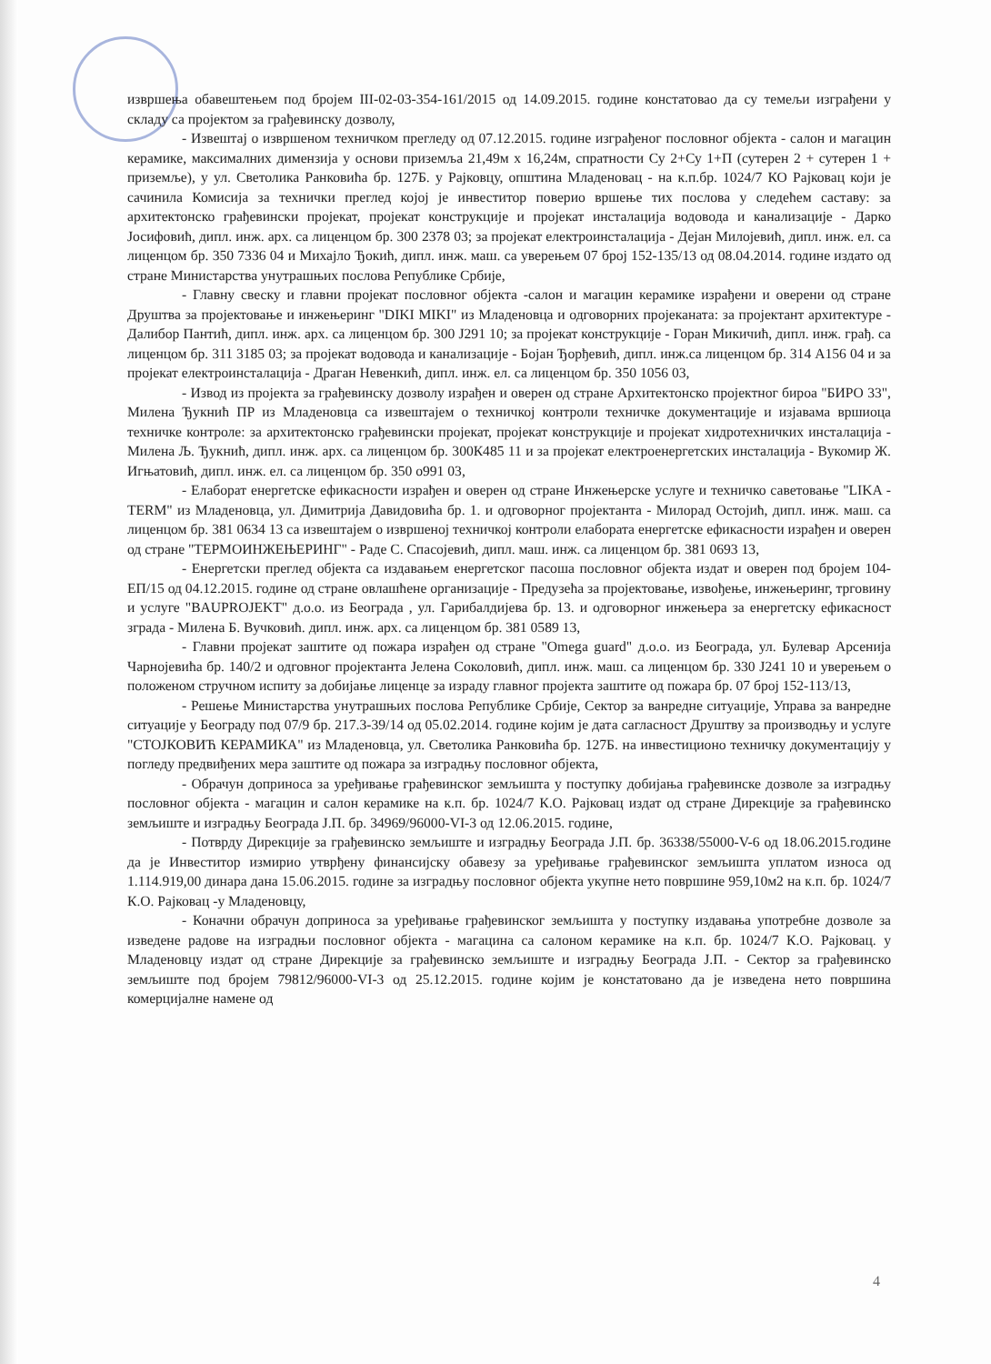извршења обавештењем под бројем III-02-03-354-161/2015 од 14.09.2015. године констатовао да су темељи изграђени у складу са пројектом за грађевинску дозволу,
- Извештај о извршеном техничком прегледу од 07.12.2015. године изграђеног пословног објекта - салон и магацин керамике, максималних димензија у основи приземља 21,49м х 16,24м, спратности Су 2+Су 1+П (сутерен 2 + сутерен 1 + приземље), у ул. Светолика Ранковића бр. 127Б. у Рајковцу, општина Младеновац - на к.п.бр. 1024/7 КО Рајковац који је сачинила Комисија за технички преглед којој је инвеститор поверио вршење тих послова у следећем саставу: за архитектонско грађевински пројекат, пројекат конструкције и пројекат инсталација водовода и канализације - Дарко Јосифовић, дипл. инж. арх. са лиценцом бр. 300 2378 03; за пројекат електроинсталација - Дејан Милојевић, дипл. инж. ел. са лиценцом бр. 350 7336 04 и Михајло Ђокић, дипл. инж. маш. са уверењем 07 број 152-135/13 од 08.04.2014. године издато од стране Министарства унутрашњих послова Републике Србије,
- Главну свеску и главни пројекат пословног објекта -салон и магацин керамике израђени и оверени од стране Друштва за пројектовање и инжењеринг "DIKI MIKI" из Младеновца и одговорних пројеканата: за пројектант архитектуре - Далибор Пантић, дипл. инж. арх. са лиценцом бр. 300 Ј291 10; за пројекат конструкције - Горан Микичић, дипл. инж. грађ. са лиценцом бр. 311 3185 03; за пројекат водовода и канализације - Бојан Ђорђевић, дипл. инж.са лиценцом бр. 314 А156 04 и за пројекат електроинсталација - Драган Невенкић, дипл. инж. ел. са лиценцом бр. 350 1056 03,
- Извод из пројекта за грађевинску дозволу израђен и оверен од стране Архитектонско пројектног бироа "БИРО 33", Милена Ђукнић ПР из Младеновца са извештајем о техничкој контроли техничке документације и изјавама вршиоца техничке контроле: за архитектонско грађевински пројекат, пројекат конструкције и пројекат хидротехничких инсталација - Милена Љ. Ђукнић, дипл. инж. арх. са лиценцом бр. 300К485 11 и за пројекат електроенергетских инсталација - Вукомир Ж. Игњатовић, дипл. инж. ел. са лиценцом бр. 350 о991 03,
- Елаборат енергетске ефикасности израђен и оверен од стране Инжењерске услуге и техничко саветовање "LIKA - TERM" из Младеновца, ул. Димитрија Давидовића бр. 1. и одговорног пројектанта - Милорад Остојић, дипл. инж. маш. са лиценцом бр. 381 0634 13 са извештајем о извршеној техничкој контроли елабората енергетске ефикасности израђен и оверен од стране "ТЕРМОИНЖЕЊЕРИНГ" - Раде С. Спасојевић, дипл. маш. инж. са лиценцом бр. 381 0693 13,
- Енергетски преглед објекта са издавањем енергетског пасоша пословног објекта издат и оверен под бројем 104-ЕП/15 од 04.12.2015. године од стране овлашћене организације - Предузећа за пројектовање, извођење, инжењеринг, трговину и услуге "BAUPROJEKT" д.о.о. из Београда , ул. Гарибалдијева бр. 13. и одговорног инжењера за енергетску ефикасност зграда - Милена Б. Вучковић. дипл. инж. арх. са лиценцом бр. 381 0589 13,
- Главни пројекат заштите од пожара израђен од стране "Omega guard" д.о.о. из Београда, ул. Булевар Арсенија Чарнојевића бр. 140/2 и одговног пројектанта Јелена Соколовић, дипл. инж. маш. са лиценцом бр. 330 Ј241 10 и уверењем о положеном стручном испиту за добијање лиценце за израду главног пројекта заштите од пожара бр. 07 број 152-113/13,
- Решење Министарства унутрашњих послова Републике Србије, Сектор за ванредне ситуације, Управа за ванредне ситуације у Београду под 07/9 бр. 217.3-39/14 од 05.02.2014. године којим је дата сагласност Друштву за производњу и услуге "СТОЈКОВИЋ КЕРАМИКА" из Младеновца, ул. Светолика Ранковића бр. 127Б. на инвестиционо техничку документацију у погледу предвиђених мера заштите од пожара за изградњу пословног објекта,
- Обрачун доприноса за уређивање грађевинског земљишта у поступку добијања грађевинске дозволе за изградњу пословног објекта - магацин и салон керамике на к.п. бр. 1024/7 К.О. Рајковац издат од стране Дирекције за грађевинско земљиште и изградњу Београда Ј.П. бр. 34969/96000-VI-3 од 12.06.2015. године,
- Потврду Дирекције за грађевинско земљиште и изградњу Београда Ј.П. бр. 36338/55000-V-6 од 18.06.2015.године да је Инвеститор измирио утврђену финансијску обавезу за уређивање грађевинског земљишта уплатом износа од 1.114.919,00 динара дана 15.06.2015. године за изградњу пословног објекта укупне нето површине 959,10м2 на к.п. бр. 1024/7 К.О. Рајковац -у Младеновцу,
- Коначни обрачун доприноса за уређивање грађевинског земљишта у поступку издавања употребне дозволе за изведене радове на изградњи пословног објекта - магацина са салоном керамике на к.п. бр. 1024/7 К.О. Рајковац. у Младеновцу издат од стране Дирекције за грађевинско земљиште и изградњу Београда Ј.П. - Сектор за грађевинско земљиште под бројем 79812/96000-VI-3 од 25.12.2015. године којим је констатовано да је изведена нето површина комерцијалне намене од
4